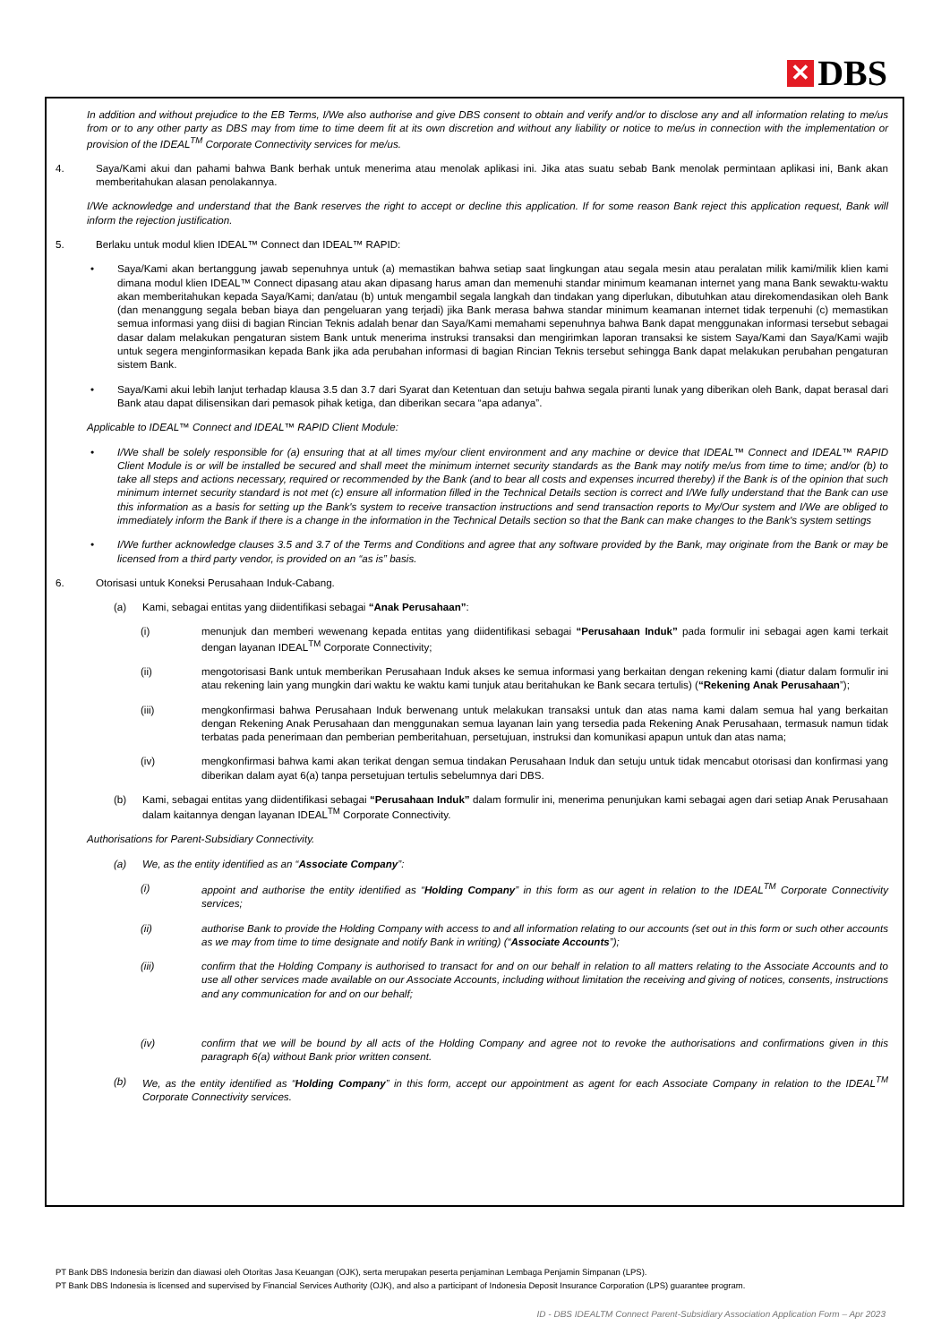✕ DBS
In addition and without prejudice to the EB Terms, I/We also authorise and give DBS consent to obtain and verify and/or to disclose any and all information relating to me/us from or to any other party as DBS may from time to time deem fit at its own discretion and without any liability or notice to me/us in connection with the implementation or provision of the IDEAL<sup>TM</sup> Corporate Connectivity services for me/us.
4. Saya/Kami akui dan pahami bahwa Bank berhak untuk menerima atau menolak aplikasi ini. Jika atas suatu sebab Bank menolak permintaan aplikasi ini, Bank akan memberitahukan alasan penolakannya.
I/We acknowledge and understand that the Bank reserves the right to accept or decline this application. If for some reason Bank reject this application request, Bank will inform the rejection justification.
5. Berlaku untuk modul klien IDEAL™ Connect dan IDEAL™ RAPID:
• Saya/Kami akan bertanggung jawab sepenuhnya untuk (a) memastikan bahwa setiap saat lingkungan atau segala mesin atau peralatan milik kami/milik klien kami dimana modul klien IDEAL™ Connect dipasang atau akan dipasang harus aman dan memenuhi standar minimum keamanan internet yang mana Bank sewaktu-waktu akan memberitahukan kepada Saya/Kami; dan/atau (b) untuk mengambil segala langkah dan tindakan yang diperlukan, dibutuhkan atau direkomendasikan oleh Bank (dan menanggung segala beban biaya dan pengeluaran yang terjadi) jika Bank merasa bahwa standar minimum keamanan internet tidak terpenuhi (c) memastikan semua informasi yang diisi di bagian Rincian Teknis adalah benar dan Saya/Kami memahami sepenuhnya bahwa Bank dapat menggunakan informasi tersebut sebagai dasar dalam melakukan pengaturan sistem Bank untuk menerima instruksi transaksi dan mengirimkan laporan transaksi ke sistem Saya/Kami dan Saya/Kami wajib untuk segera menginformasikan kepada Bank jika ada perubahan informasi di bagian Rincian Teknis tersebut sehingga Bank dapat melakukan perubahan pengaturan sistem Bank.
• Saya/Kami akui lebih lanjut terhadap klausa 3.5 dan 3.7 dari Syarat dan Ketentuan dan setuju bahwa segala piranti lunak yang diberikan oleh Bank, dapat berasal dari Bank atau dapat dilisensikan dari pemasok pihak ketiga, dan diberikan secara “apa adanya”.
Applicable to IDEAL™ Connect and IDEAL™ RAPID Client Module:
• I/We shall be solely responsible for (a) ensuring that at all times my/our client environment and any machine or device that IDEAL™ Connect and IDEAL™ RAPID Client Module is or will be installed be secured and shall meet the minimum internet security standards as the Bank may notify me/us from time to time; and/or (b) to take all steps and actions necessary, required or recommended by the Bank (and to bear all costs and expenses incurred thereby) if the Bank is of the opinion that such minimum internet security standard is not met (c) ensure all information filled in the Technical Details section is correct and I/We fully understand that the Bank can use this information as a basis for setting up the Bank's system to receive transaction instructions and send transaction reports to My/Our system and I/We are obliged to immediately inform the Bank if there is a change in the information in the Technical Details section so that the Bank can make changes to the Bank's system settings
• I/We further acknowledge clauses 3.5 and 3.7 of the Terms and Conditions and agree that any software provided by the Bank, may originate from the Bank or may be licensed from a third party vendor, is provided on an “as is” basis.
6. Otorisasi untuk Koneksi Perusahaan Induk-Cabang.
(a) Kami, sebagai entitas yang diidentifikasi sebagai “Anak Perusahaan”:
(i) menunjuk dan memberi wewenang kepada entitas yang diidentifikasi sebagai “Perusahaan Induk” pada formulir ini sebagai agen kami terkait dengan layanan IDEAL<sup>TM</sup> Corporate Connectivity;
(ii) mengotorisasi Bank untuk memberikan Perusahaan Induk akses ke semua informasi yang berkaitan dengan rekening kami (diatur dalam formulir ini atau rekening lain yang mungkin dari waktu ke waktu kami tunjuk atau beritahukan ke Bank secara tertulis) (“Rekening Anak Perusahaan”);
(iii) mengkonfirmasi bahwa Perusahaan Induk berwenang untuk melakukan transaksi untuk dan atas nama kami dalam semua hal yang berkaitan dengan Rekening Anak Perusahaan dan menggunakan semua layanan lain yang tersedia pada Rekening Anak Perusahaan, termasuk namun tidak terbatas pada penerimaan dan pemberian pemberitahuan, persetujuan, instruksi dan komunikasi apapun untuk dan atas nama;
(iv) mengkonfirmasi bahwa kami akan terikat dengan semua tindakan Perusahaan Induk dan setuju untuk tidak mencabut otorisasi dan konfirmasi yang diberikan dalam ayat 6(a) tanpa persetujuan tertulis sebelumnya dari DBS.
(b) Kami, sebagai entitas yang diidentifikasi sebagai “Perusahaan Induk” dalam formulir ini, menerima penunjukan kami sebagai agen dari setiap Anak Perusahaan dalam kaitannya dengan layanan IDEAL<sup>TM</sup> Corporate Connectivity.
Authorisations for Parent-Subsidiary Connectivity.
(a) We, as the entity identified as an “Associate Company”:
(i) appoint and authorise the entity identified as “Holding Company” in this form as our agent in relation to the IDEAL<sup>TM</sup> Corporate Connectivity services;
(ii) authorise Bank to provide the Holding Company with access to and all information relating to our accounts (set out in this form or such other accounts as we may from time to time designate and notify Bank in writing) (“Associate Accounts”);
(iii) confirm that the Holding Company is authorised to transact for and on our behalf in relation to all matters relating to the Associate Accounts and to use all other services made available on our Associate Accounts, including without limitation the receiving and giving of notices, consents, instructions and any communication for and on our behalf;
(iv) confirm that we will be bound by all acts of the Holding Company and agree not to revoke the authorisations and confirmations given in this paragraph 6(a) without Bank prior written consent.
(b) We, as the entity identified as “Holding Company” in this form, accept our appointment as agent for each Associate Company in relation to the IDEAL<sup>TM</sup> Corporate Connectivity services.
PT Bank DBS Indonesia berizin dan diawasi oleh Otoritas Jasa Keuangan (OJK), serta merupakan peserta penjaminan Lembaga Penjamin Simpanan (LPS).
PT Bank DBS Indonesia is licensed and supervised by Financial Services Authority (OJK), and also a participant of Indonesia Deposit Insurance Corporation (LPS) guarantee program.
ID - DBS IDEALTM Connect Parent-Subsidiary Association Application Form – Apr 2023